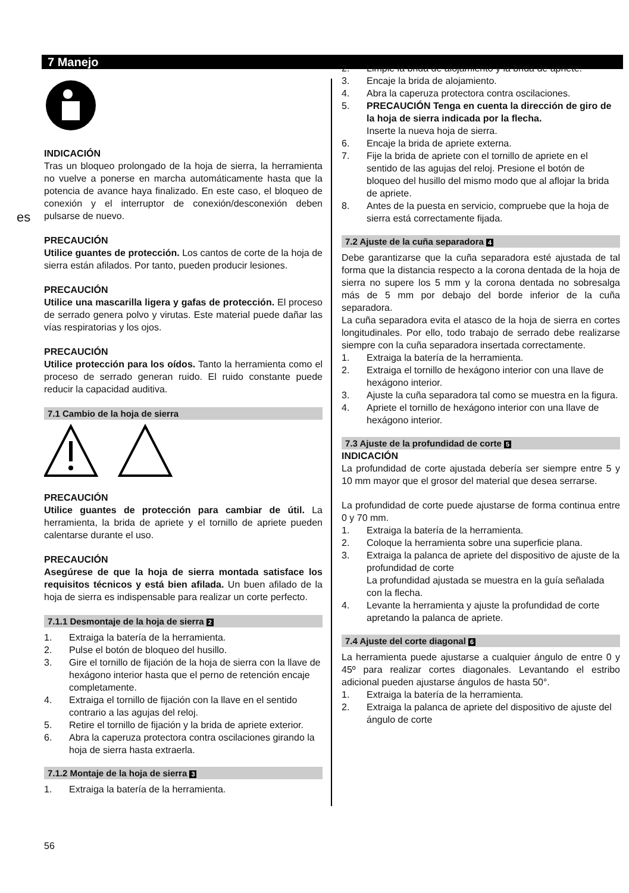7 Manejo
es
INDICACIÓN
Tras un bloqueo prolongado de la hoja de sierra, la herramienta no vuelve a ponerse en marcha automáticamente hasta que la potencia de avance haya finalizado. En este caso, el bloqueo de conexión y el interruptor de conexión/desconexión deben pulsarse de nuevo.
PRECAUCIÓN
Utilice guantes de protección. Los cantos de corte de la hoja de sierra están afilados. Por tanto, pueden producir lesiones.
PRECAUCIÓN
Utilice una mascarilla ligera y gafas de protección. El proceso de serrado genera polvo y virutas. Este material puede dañar las vías respiratorias y los ojos.
PRECAUCIÓN
Utilice protección para los oídos. Tanto la herramienta como el proceso de serrado generan ruido. El ruido constante puede reducir la capacidad auditiva.
7.1 Cambio de la hoja de sierra
PRECAUCIÓN
Utilice guantes de protección para cambiar de útil. La herramienta, la brida de apriete y el tornillo de apriete pueden calentarse durante el uso.
PRECAUCIÓN
Asegúrese de que la hoja de sierra montada satisface los requisitos técnicos y está bien afilada. Un buen afilado de la hoja de sierra es indispensable para realizar un corte perfecto.
7.1.1 Desmontaje de la hoja de sierra 2
1. Extraiga la batería de la herramienta.
2. Pulse el botón de bloqueo del husillo.
3. Gire el tornillo de fijación de la hoja de sierra con la llave de hexágono interior hasta que el perno de retención encaje completamente.
4. Extraiga el tornillo de fijación con la llave en el sentido contrario a las agujas del reloj.
5. Retire el tornillo de fijación y la brida de apriete exterior.
6. Abra la caperuza protectora contra oscilaciones girando la hoja de sierra hasta extraerla.
7.1.2 Montaje de la hoja de sierra 3
1. Extraiga la batería de la herramienta.
2. Limpie la brida de alojamiento y la brida de apriete.
3. Encaje la brida de alojamiento.
4. Abra la caperuza protectora contra oscilaciones.
5. PRECAUCIÓN Tenga en cuenta la dirección de giro de la hoja de sierra indicada por la flecha.
Inserte la nueva hoja de sierra.
6. Encaje la brida de apriete externa.
7. Fije la brida de apriete con el tornillo de apriete en el sentido de las agujas del reloj. Presione el botón de bloqueo del husillo del mismo modo que al aflojar la brida de apriete.
8. Antes de la puesta en servicio, compruebe que la hoja de sierra está correctamente fijada.
7.2 Ajuste de la cuña separadora 4
Debe garantizarse que la cuña separadora esté ajustada de tal forma que la distancia respecto a la corona dentada de la hoja de sierra no supere los 5 mm y la corona dentada no sobresalga más de 5 mm por debajo del borde inferior de la cuña separadora.
La cuña separadora evita el atasco de la hoja de sierra en cortes longitudinales. Por ello, todo trabajo de serrado debe realizarse siempre con la cuña separadora insertada correctamente.
1. Extraiga la batería de la herramienta.
2. Extraiga el tornillo de hexágono interior con una llave de hexágono interior.
3. Ajuste la cuña separadora tal como se muestra en la figura.
4. Apriete el tornillo de hexágono interior con una llave de hexágono interior.
7.3 Ajuste de la profundidad de corte 5
INDICACIÓN
La profundidad de corte ajustada debería ser siempre entre 5 y 10 mm mayor que el grosor del material que desea serrarse.
La profundidad de corte puede ajustarse de forma continua entre 0 y 70 mm.
1. Extraiga la batería de la herramienta.
2. Coloque la herramienta sobre una superficie plana.
3. Extraiga la palanca de apriete del dispositivo de ajuste de la profundidad de corte
La profundidad ajustada se muestra en la guía señalada con la flecha.
4. Levante la herramienta y ajuste la profundidad de corte apretando la palanca de apriete.
7.4 Ajuste del corte diagonal 6
La herramienta puede ajustarse a cualquier ángulo de entre 0 y 45º para realizar cortes diagonales. Levantando el estribo adicional pueden ajustarse ángulos de hasta 50°.
1. Extraiga la batería de la herramienta.
2. Extraiga la palanca de apriete del dispositivo de ajuste del ángulo de corte
56